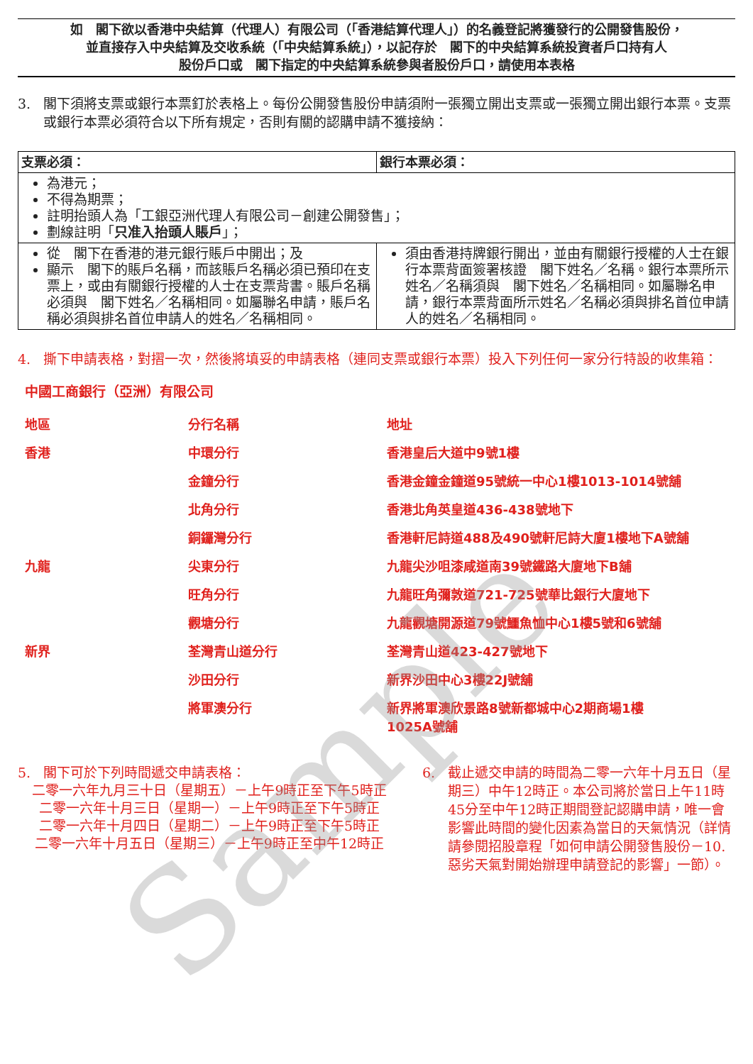如　閣下欲以香港中央結算（代理人）有限公司（「香港結算代理人」）的名義登記將獲發行的公開發售股份，
並直接存入中央結算及交收系統（「中央結算系統」），以記存於　閣下的中央結算系統投資者戶口持有人
股份戶口或　閣下指定的中央結算系統參與者股份戶口，請使用本表格
3. 閣下須將支票或銀行本票釘於表格上。每份公開發售股份申請須附一張獨立開出支票或一張獨立開出銀行本票。支票或銀行本票必須符合以下所有規定，否則有關的認購申請不獲接納：
| 支票必須： | 銀行本票必須： |
| --- | --- |
| 為港元； 不得為期票； 註明抬頭人為「工銀亞洲代理人有限公司－創建公開發售」； 劃線註明「 只准入抬頭人賬戶 」； | |
| 從 閣下在香港的港元銀行賬戶中開出；及 顯示 閣下的賬戶名稱，而該賬戶名稱必須已預印在支票上，或由有關銀行授權的人士在支票背書。賬戶名稱必須與 閣下姓名／名稱相同。如屬聯名申請，賬戶名稱必須與排名首位申請人的姓名／名稱相同。 | 須由香港持牌銀行開出，並由有關銀行授權的人士在銀行本票背面簽署核證 閣下姓名／名稱。銀行本票所示姓名／名稱須與 閣下姓名／名稱相同。如屬聯名申請，銀行本票背面所示姓名／名稱必須與排名首位申請人的姓名／名稱相同。 |
4. 撕下申請表格，對摺一次，然後將填妥的申請表格（連同支票或銀行本票）投入下列任何一家分行特設的收集箱：
中國工商銀行（亞洲）有限公司
| 地區 | 分行名稱 | 地址 |
| 香港 | 中環分行 | 香港皇后大道中9號1樓 |
| | 金鐘分行 | 香港金鐘金鐘道95號統一中心1樓1013-1014號舖 |
| | 北角分行 | 香港北角英皇道436-438號地下 |
| | 銅鑼灣分行 | 香港軒尼詩道488及490號軒尼詩大廈1樓地下A號舖 |
| 九龍 | 尖東分行 | 九龍尖沙咀漆咸道南39號鐵路大廈地下B舖 |
| | 旺角分行 | 九龍旺角彌敦道721-725號華比銀行大廈地下 |
| | 觀塘分行 | 九龍觀塘開源道79號鱷魚恤中心1樓5號和6號舖 |
| 新界 | 荃灣青山道分行 | 荃灣青山道423-427號地下 |
| | 沙田分行 | 新界沙田中心3樓22J號舖 |
| | 將軍澳分行 | 新界將軍澳欣景路8號新都城中心2期商場1樓 1025A號舖 |
5. 閣下可於下列時間遞交申請表格：
二零一六年九月三十日（星期五）－上午9時正至下午5時正
二零一六年十月三日（星期一）－上午9時正至下午5時正
二零一六年十月四日（星期二）－上午9時正至下午5時正
二零一六年十月五日（星期三）－上午9時正至中午12時正
6. 截止遞交申請的時間為二零一六年十月五日（星期三）中午12時正。本公司將於當日上午11時45分至中午12時正期間登記認購申請，唯一會影響此時間的變化因素為當日的天氣情況（詳情請參閱招股章程「如何申請公開發售股份－10.惡劣天氣對開始辦理申請登記的影響」一節）。
Sample